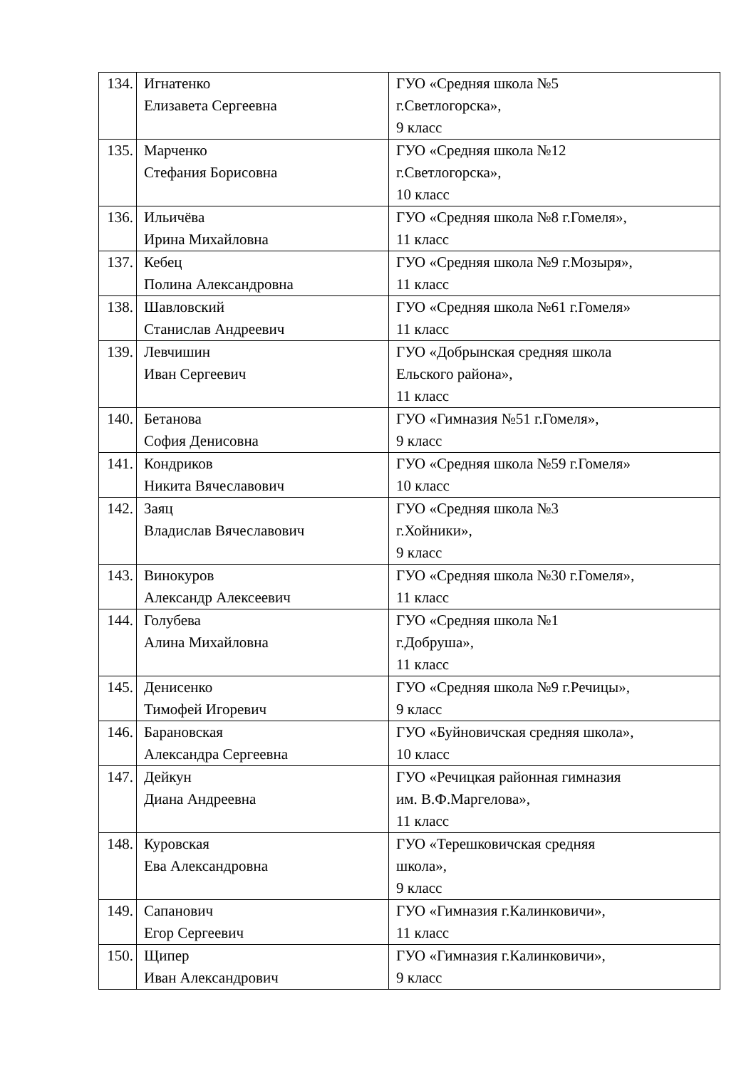| 134. | Игнатенко Елизавета Сергеевна | ГУО «Средняя школа №5 г.Светлогорска», 9 класс |
| 135. | Марченко Стефания Борисовна | ГУО «Средняя школа №12 г.Светлогорска», 10 класс |
| 136. | Ильичёва Ирина Михайловна | ГУО «Средняя школа №8 г.Гомеля», 11 класс |
| 137. | Кебец Полина Александровна | ГУО «Средняя школа №9 г.Мозыря», 11 класс |
| 138. | Шавловский Станислав Андреевич | ГУО «Средняя школа №61 г.Гомеля» 11 класс |
| 139. | Левчишин Иван Сергеевич | ГУО «Добрынская средняя школа Ельского района», 11 класс |
| 140. | Бетанова София Денисовна | ГУО «Гимназия №51 г.Гомеля», 9 класс |
| 141. | Кондриков Никита Вячеславович | ГУО «Средняя школа №59 г.Гомеля» 10 класс |
| 142. | Заяц Владислав Вячеславович | ГУО «Средняя школа №3 г.Хойники», 9 класс |
| 143. | Винокуров Александр Алексеевич | ГУО «Средняя школа №30 г.Гомеля», 11 класс |
| 144. | Голубева Алина Михайловна | ГУО «Средняя школа №1 г.Добруша», 11 класс |
| 145. | Денисенко Тимофей Игоревич | ГУО «Средняя школа №9 г.Речицы», 9 класс |
| 146. | Барановская Александра Сергеевна | ГУО «Буйновичская средняя школа», 10 класс |
| 147. | Дейкун Диана Андреевна | ГУО «Речицкая районная гимназия им. В.Ф.Маргелова», 11 класс |
| 148. | Куровская Ева Александровна | ГУО «Терешковичская средняя школа», 9 класс |
| 149. | Сапанович Егор Сергеевич | ГУО «Гимназия г.Калинковичи», 11 класс |
| 150. | Щипер Иван Александрович | ГУО «Гимназия г.Калинковичи», 9 класс |